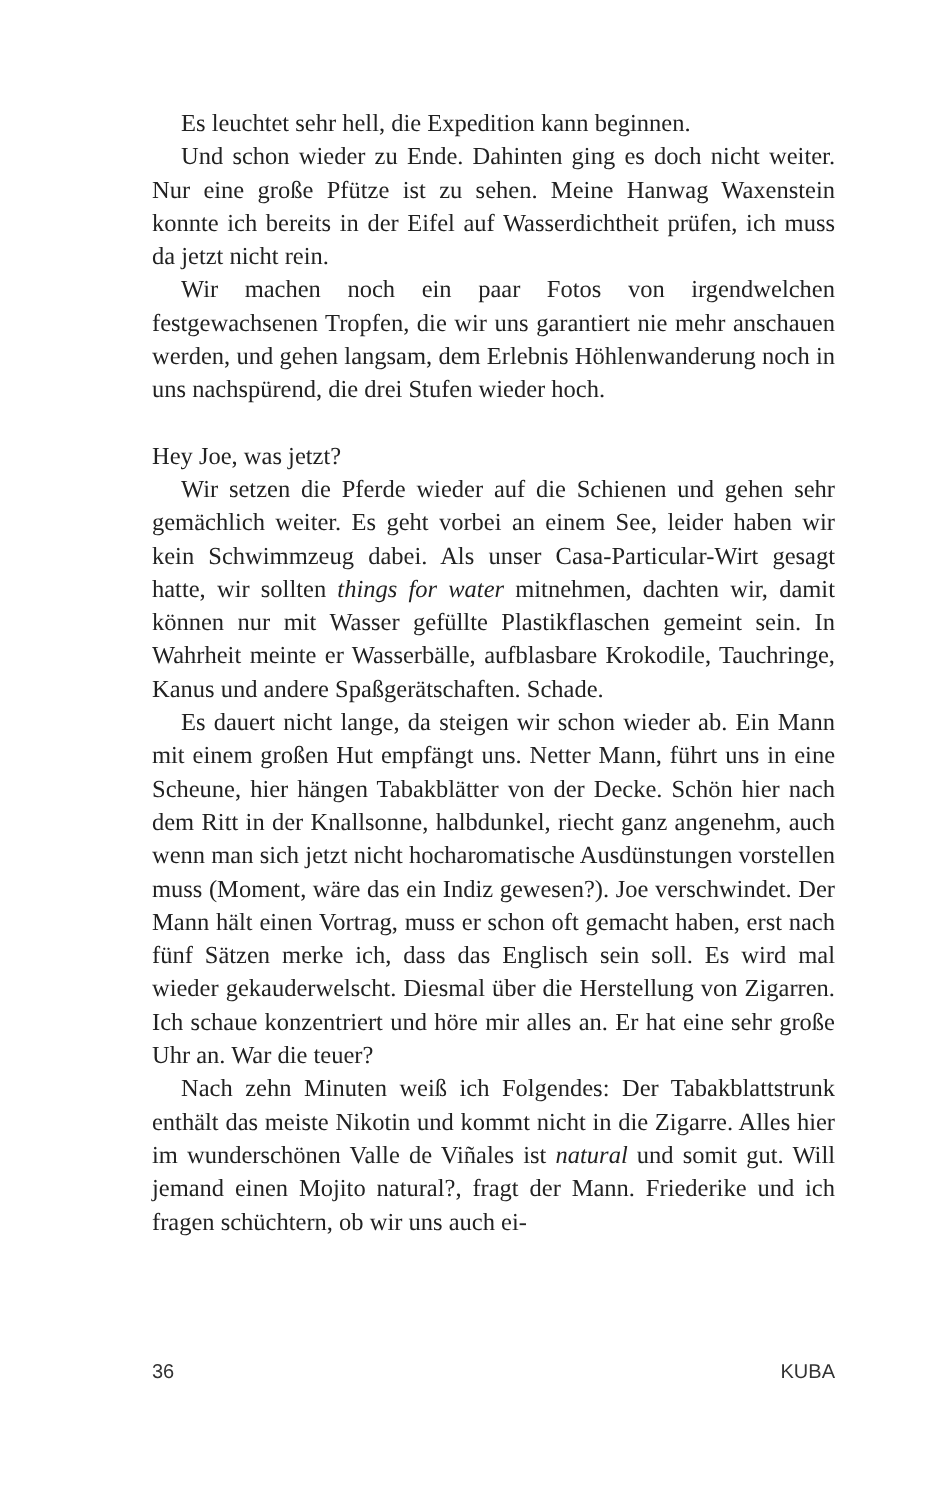Es leuchtet sehr hell, die Expedition kann beginnen.
Und schon wieder zu Ende. Dahinten ging es doch nicht weiter. Nur eine große Pfütze ist zu sehen. Meine Hanwag Waxenstein konnte ich bereits in der Eifel auf Wasserdichtheit prüfen, ich muss da jetzt nicht rein.
Wir machen noch ein paar Fotos von irgendwelchen festgewachsenen Tropfen, die wir uns garantiert nie mehr anschauen werden, und gehen langsam, dem Erlebnis Höhlenwanderung noch in uns nachspürend, die drei Stufen wieder hoch.
Hey Joe, was jetzt?
Wir setzen die Pferde wieder auf die Schienen und gehen sehr gemächlich weiter. Es geht vorbei an einem See, leider haben wir kein Schwimmzeug dabei. Als unser Casa-Particular-Wirt gesagt hatte, wir sollten things for water mitnehmen, dachten wir, damit können nur mit Wasser gefüllte Plastikflaschen gemeint sein. In Wahrheit meinte er Wasserbälle, aufblasbare Krokodile, Tauchringe, Kanus und andere Spaßgerätschaften. Schade.
Es dauert nicht lange, da steigen wir schon wieder ab. Ein Mann mit einem großen Hut empfängt uns. Netter Mann, führt uns in eine Scheune, hier hängen Tabakblätter von der Decke. Schön hier nach dem Ritt in der Knallsonne, halbdunkel, riecht ganz angenehm, auch wenn man sich jetzt nicht hocharomatische Ausdünstungen vorstellen muss (Moment, wäre das ein Indiz gewesen?). Joe verschwindet. Der Mann hält einen Vortrag, muss er schon oft gemacht haben, erst nach fünf Sätzen merke ich, dass das Englisch sein soll. Es wird mal wieder gekauderwelscht. Diesmal über die Herstellung von Zigarren. Ich schaue konzentriert und höre mir alles an. Er hat eine sehr große Uhr an. War die teuer?
Nach zehn Minuten weiß ich Folgendes: Der Tabakblattstrunk enthält das meiste Nikotin und kommt nicht in die Zigarre. Alles hier im wunderschönen Valle de Viñales ist natural und somit gut. Will jemand einen Mojito natural?, fragt der Mann. Friederike und ich fragen schüchtern, ob wir uns auch ei-
36 KUBA